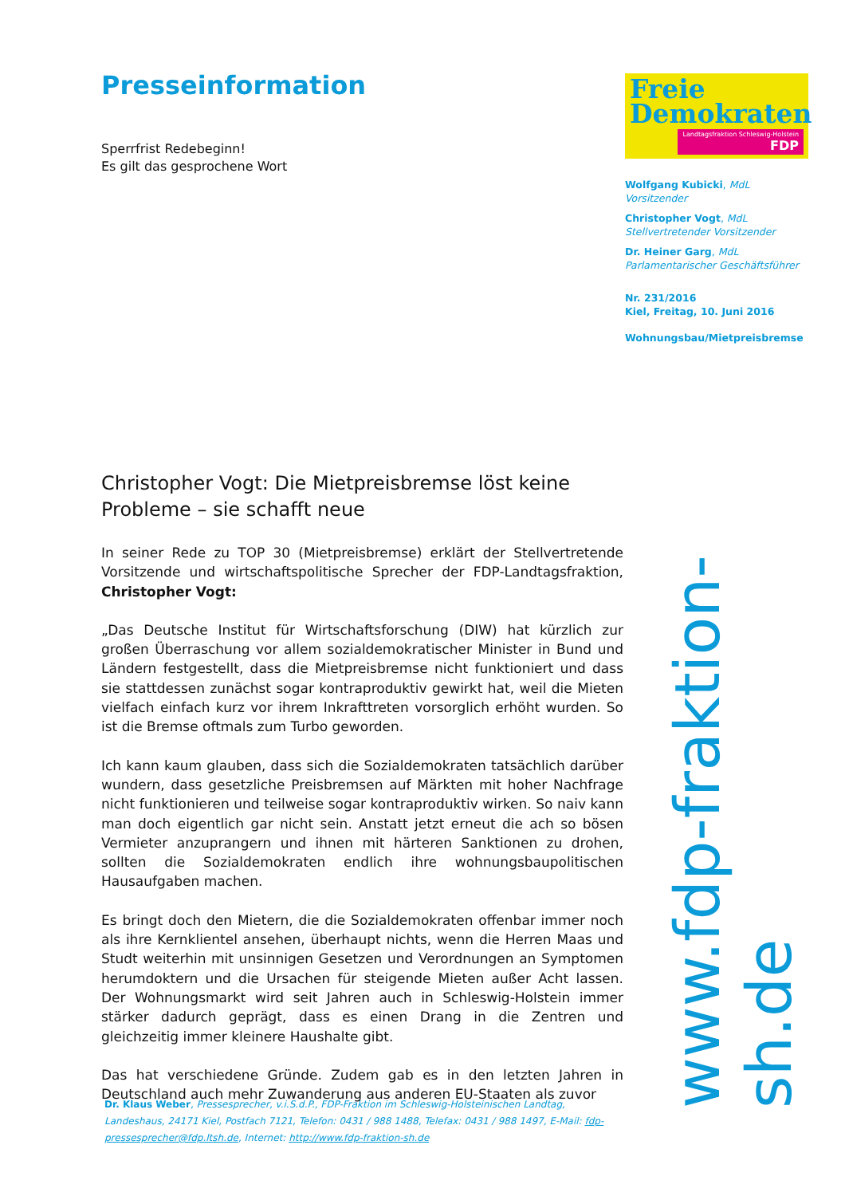Presseinformation
Sperrfrist Redebeginn!
Es gilt das gesprochene Wort
Christopher Vogt: Die Mietpreisbremse löst keine Probleme – sie schafft neue
In seiner Rede zu TOP 30 (Mietpreisbremse) erklärt der Stellvertretende Vorsitzende und wirtschaftspolitische Sprecher der FDP-Landtagsfraktion, Christopher Vogt:
„Das Deutsche Institut für Wirtschaftsforschung (DIW) hat kürzlich zur großen Überraschung vor allem sozialdemokratischer Minister in Bund und Ländern festgestellt, dass die Mietpreisbremse nicht funktioniert und dass sie stattdessen zunächst sogar kontraproduktiv gewirkt hat, weil die Mieten vielfach einfach kurz vor ihrem Inkrafttreten vorsorglich erhöht wurden. So ist die Bremse oftmals zum Turbo geworden.
Ich kann kaum glauben, dass sich die Sozialdemokraten tatsächlich darüber wundern, dass gesetzliche Preisbremsen auf Märkten mit hoher Nachfrage nicht funktionieren und teilweise sogar kontraproduktiv wirken. So naiv kann man doch eigentlich gar nicht sein. Anstatt jetzt erneut die ach so bösen Vermieter anzuprangern und ihnen mit härteren Sanktionen zu drohen, sollten die Sozialdemokraten endlich ihre wohnungsbaupolitischen Hausaufgaben machen.
Es bringt doch den Mietern, die die Sozialdemokraten offenbar immer noch als ihre Kernklientel ansehen, überhaupt nichts, wenn die Herren Maas und Studt weiterhin mit unsinnigen Gesetzen und Verordnungen an Symptomen herumdoktern und die Ursachen für steigende Mieten außer Acht lassen. Der Wohnungsmarkt wird seit Jahren auch in Schleswig-Holstein immer stärker dadurch geprägt, dass es einen Drang in die Zentren und gleichzeitig immer kleinere Haushalte gibt.
Das hat verschiedene Gründe. Zudem gab es in den letzten Jahren in Deutschland auch mehr Zuwanderung aus anderen EU-Staaten als zuvor
Freie
Demokraten
Landtagsfraktion Schleswig-Holstein FDP
Wolfgang Kubicki, MdL
Vorsitzender
Christopher Vogt, MdL
Stellvertretender Vorsitzender
Dr. Heiner Garg, MdL
Parlamentarischer Geschäftsführer
Nr. 231/2016
Kiel, Freitag, 10. Juni 2016
Wohnungsbau/Mietpreisbremse
www.fdp-fraktion-sh.de
Dr. Klaus Weber, Pressesprecher, v.i.S.d.P., FDP-Fraktion im Schleswig-Holsteinischen Landtag, Landeshaus, 24171 Kiel, Postfach 7121, Telefon: 0431 / 988 1488, Telefax: 0431 / 988 1497, E-Mail: fdp-pressesprecher@fdp.ltsh.de, Internet: http://www.fdp-fraktion-sh.de